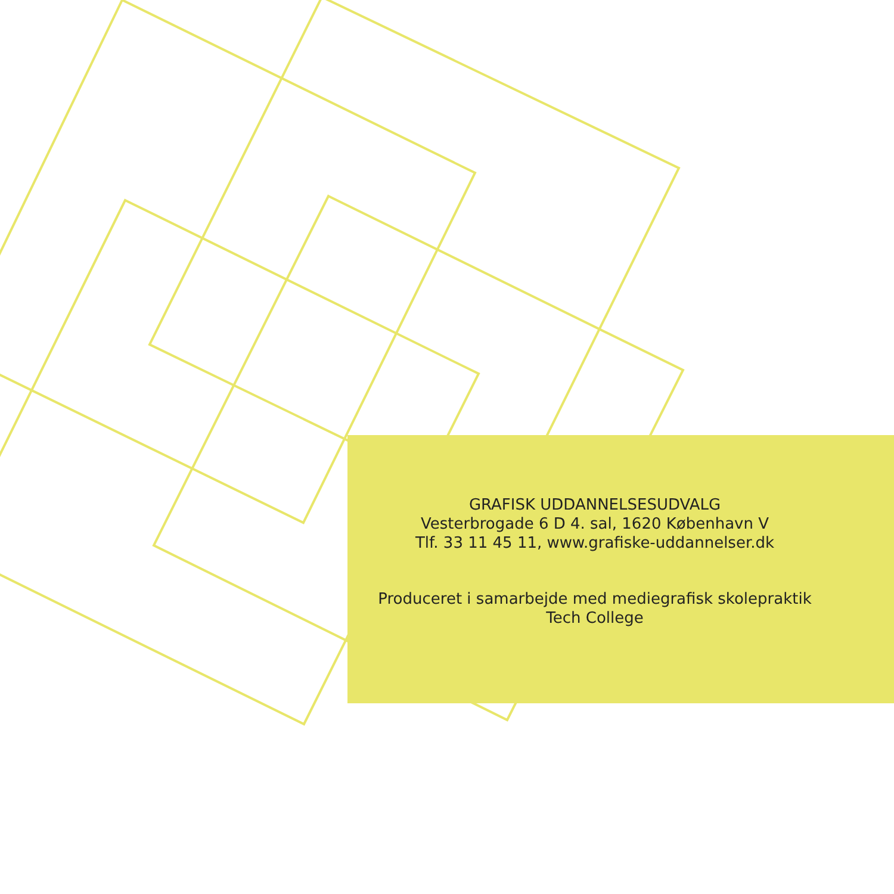GRAFISK UDDANNELSESUDVALG
Vesterbrogade 6 D 4. sal, 1620 København V
Tlf. 33 11 45 11, www.grafiske-uddannelser.dk
Produceret i samarbejde med mediegrafisk skolepraktik
Tech College